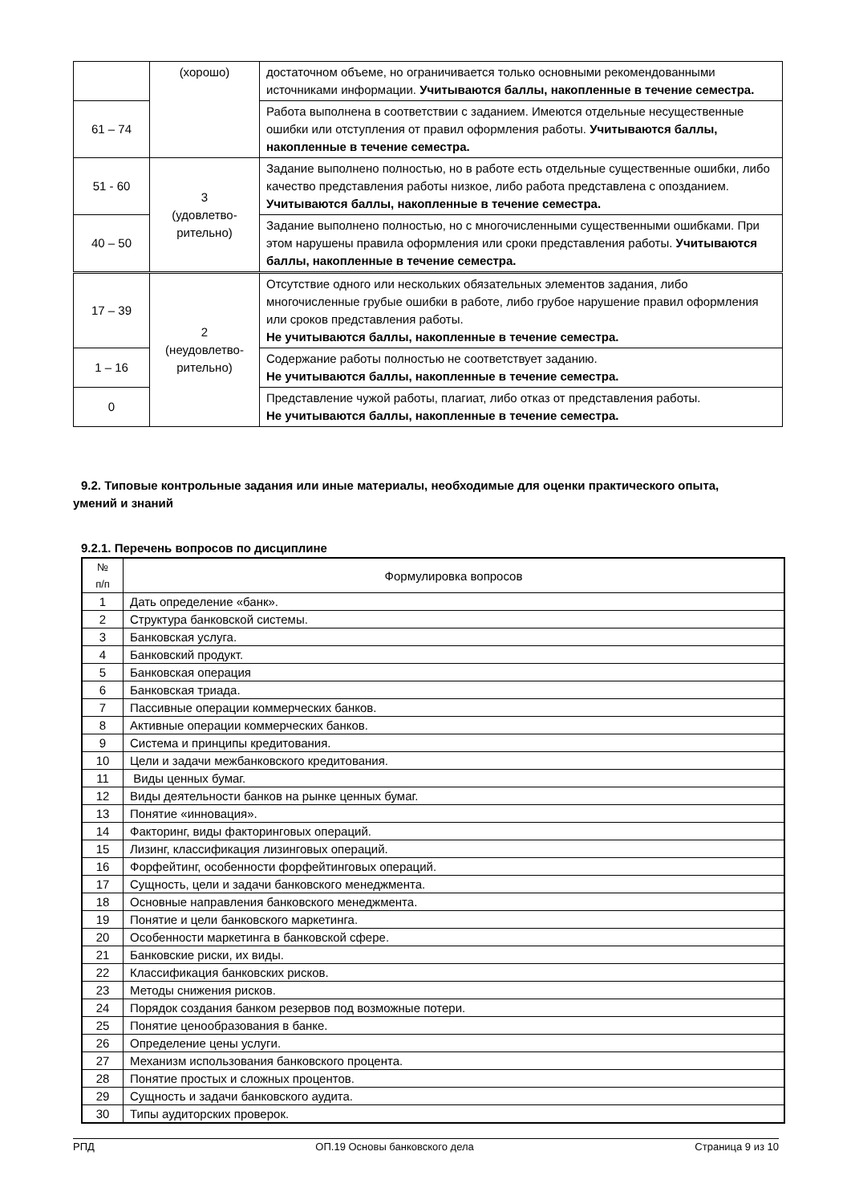| | (хорошо) | достаточном объеме, но ограничивается только основными рекомендованными источниками информации. Учитываются баллы, накопленные в течение семестра. |
| 61 – 74 | | Работа выполнена в соответствии с заданием. Имеются отдельные несущественные ошибки или отступления от правил оформления работы. Учитываются баллы, накопленные в течение семестра. |
| 51 - 60 | 3 (удовлетво- рительно) | Задание выполнено полностью, но в работе есть отдельные существенные ошибки, либо качество представления работы низкое, либо работа представлена с опозданием. Учитываются баллы, накопленные в течение семестра. |
| 40 – 50 | | Задание выполнено полностью, но с многочисленными существенными ошибками. При этом нарушены правила оформления или сроки представления работы. Учитываются баллы, накопленные в течение семестра. |
| 17 – 39 | 2 (неудовлетво- рительно) | Отсутствие одного или нескольких обязательных элементов задания, либо многочисленные грубые ошибки в работе, либо грубое нарушение правил оформления или сроков представления работы. Не учитываются баллы, накопленные в течение семестра. |
| 1 – 16 | | Содержание работы полностью не соответствует заданию. Не учитываются баллы, накопленные в течение семестра. |
| 0 | | Представление чужой работы, плагиат, либо отказ от представления работы. Не учитываются баллы, накопленные в течение семестра. |
9.2. Типовые контрольные задания или иные материалы, необходимые для оценки практического опыта,
умений и знаний
9.2.1. Перечень вопросов по дисциплине
| № п/п | Формулировка вопросов |
| 1 | Дать определение «банк». |
| 2 | Структура банковской системы. |
| 3 | Банковская услуга. |
| 4 | Банковский продукт. |
| 5 | Банковская операция |
| 6 | Банковская триада. |
| 7 | Пассивные операции коммерческих банков. |
| 8 | Активные операции коммерческих банков. |
| 9 | Система и принципы кредитования. |
| 10 | Цели и задачи межбанковского кредитования. |
| 11 | Виды ценных бумаг. |
| 12 | Виды деятельности банков на рынке ценных бумаг. |
| 13 | Понятие «инновация». |
| 14 | Факторинг, виды факторинговых операций. |
| 15 | Лизинг, классификация лизинговых операций. |
| 16 | Форфейтинг, особенности форфейтинговых операций. |
| 17 | Сущность, цели и задачи банковского менеджмента. |
| 18 | Основные направления банковского менеджмента. |
| 19 | Понятие и цели банковского маркетинга. |
| 20 | Особенности маркетинга в банковской сфере. |
| 21 | Банковские риски, их виды. |
| 22 | Классификация банковских рисков. |
| 23 | Методы снижения рисков. |
| 24 | Порядок создания банком резервов под возможные потери. |
| 25 | Понятие ценообразования в банке. |
| 26 | Определение цены услуги. |
| 27 | Механизм использования банковского процента. |
| 28 | Понятие простых и сложных процентов. |
| 29 | Сущность и задачи банковского аудита. |
| 30 | Типы аудиторских проверок. |
РПД ОП.19 Основы банковского дела Страница 9 из 10